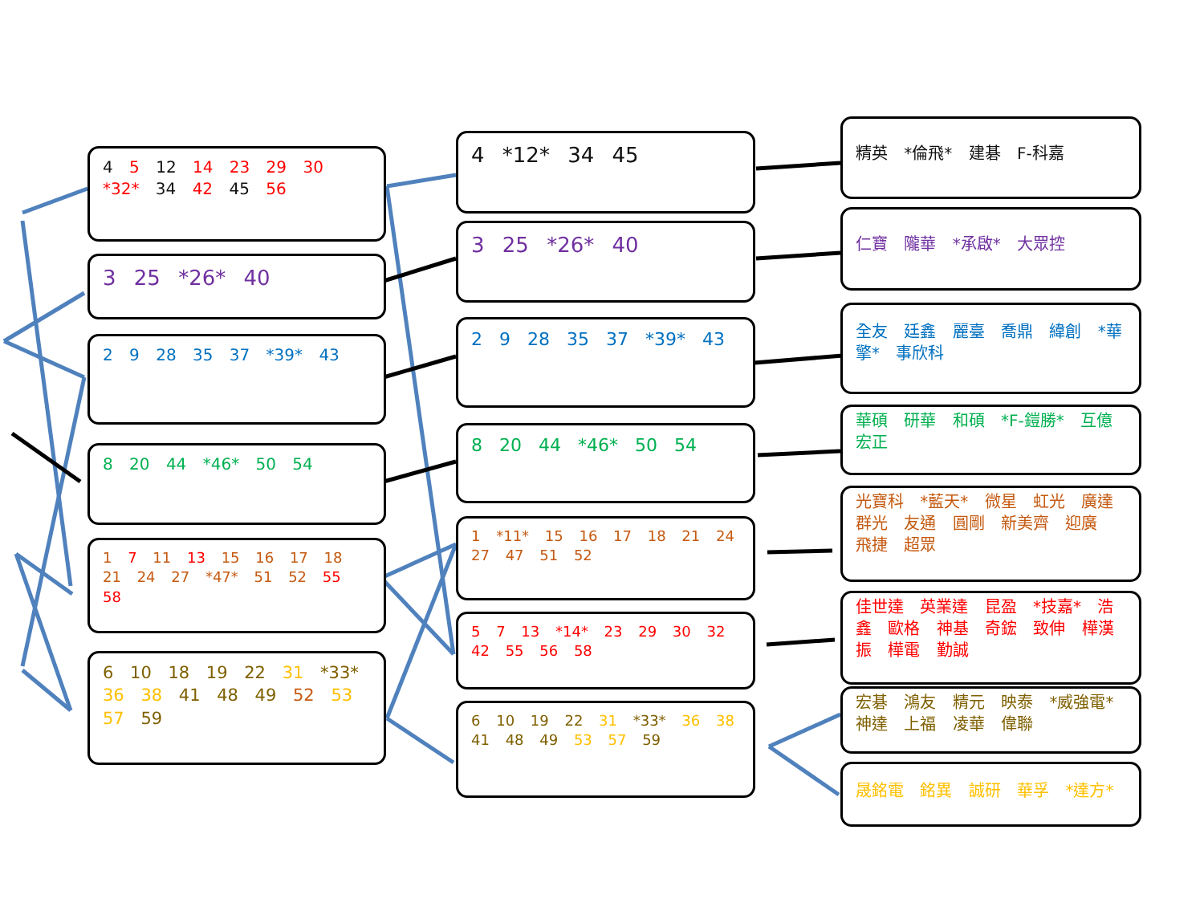4 5 12 14 23 29 30 *32* 34 42 45 56
3 25 *26* 40
2 9 28 35 37 *39* 43
8 20 44 *46* 50 54
1 7 11 13 15 16 17 18 21 24 27 *47* 51 52 55 58
6 10 18 19 22 31 *33* 36 38 41 48 49 52 53 57 59
4 *12* 34 45
3 25 *26* 40
2 9 28 35 37 *39* 43
8 20 44 *46* 50 54
1 *11* 15 16 17 18 21 24 27 47 51 52
5 7 13 *14* 23 29 30 32 42 55 56 58
6 10 19 22 31 *33* 36 38 41 48 49 53 57 59
精英 *倫飛* 建碁 F-科嘉
仁寶 隴華 *承啟* 大眾控
全友 廷鑫 麗臺 喬鼎 緯創 *華擎* 事欣科
華碩 研華 和碩 *F-鎧勝* 互億 宏正
光寶科 *藍天* 微星 虹光 廣達 群光 友通 圓剛 新美齊 迎廣 飛捷 超眾
佳世達 英業達 昆盈 *技嘉* 浩鑫 歐格 神基 奇鋐 致伸 樺漢 振 樺電 勤誠
宏碁 鴻友 精元 映泰 *威強電* 神達 上福 凌華 偉聯
晟銘電 銘異 誠研 華孚 *達方*